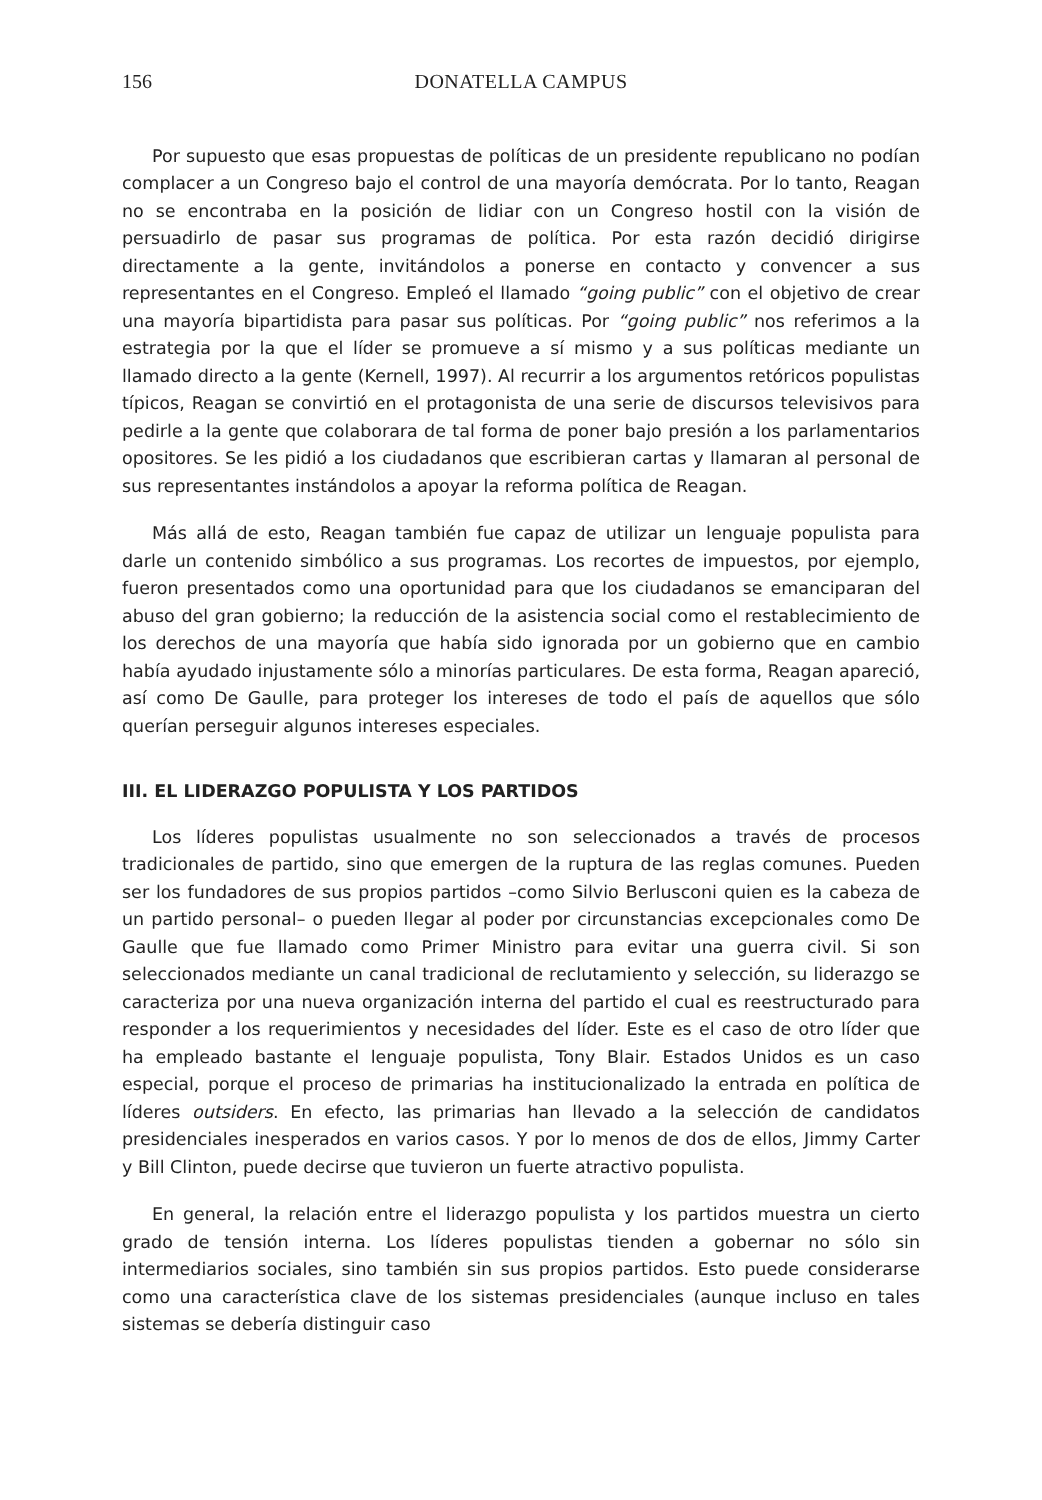156 DONATELLA CAMPUS
Por supuesto que esas propuestas de políticas de un presidente republicano no podían complacer a un Congreso bajo el control de una mayoría demócrata. Por lo tanto, Reagan no se encontraba en la posición de lidiar con un Congreso hostil con la visión de persuadirlo de pasar sus programas de política. Por esta razón decidió dirigirse directamente a la gente, invitándolos a ponerse en contacto y convencer a sus representantes en el Congreso. Empleó el llamado “going public” con el objetivo de crear una mayoría bipartidista para pasar sus políticas. Por “going public” nos referimos a la estrategia por la que el líder se promueve a sí mismo y a sus políticas mediante un llamado directo a la gente (Kernell, 1997). Al recurrir a los argumentos retóricos populistas típicos, Reagan se convirtió en el protagonista de una serie de discursos televisivos para pedirle a la gente que colaborara de tal forma de poner bajo presión a los parlamentarios opositores. Se les pidió a los ciudadanos que escribieran cartas y llamaran al personal de sus representantes instándolos a apoyar la reforma política de Reagan.
Más allá de esto, Reagan también fue capaz de utilizar un lenguaje populista para darle un contenido simbólico a sus programas. Los recortes de impuestos, por ejemplo, fueron presentados como una oportunidad para que los ciudadanos se emanciparan del abuso del gran gobierno; la reducción de la asistencia social como el restablecimiento de los derechos de una mayoría que había sido ignorada por un gobierno que en cambio había ayudado injustamente sólo a minorías particulares. De esta forma, Reagan apareció, así como De Gaulle, para proteger los intereses de todo el país de aquellos que sólo querían perseguir algunos intereses especiales.
III. EL LIDERAZGO POPULISTA Y LOS PARTIDOS
Los líderes populistas usualmente no son seleccionados a través de procesos tradicionales de partido, sino que emergen de la ruptura de las reglas comunes. Pueden ser los fundadores de sus propios partidos –como Silvio Berlusconi quien es la cabeza de un partido personal– o pueden llegar al poder por circunstancias excepcionales como De Gaulle que fue llamado como Primer Ministro para evitar una guerra civil. Si son seleccionados mediante un canal tradicional de reclutamiento y selección, su liderazgo se caracteriza por una nueva organización interna del partido el cual es reestructurado para responder a los requerimientos y necesidades del líder. Este es el caso de otro líder que ha empleado bastante el lenguaje populista, Tony Blair. Estados Unidos es un caso especial, porque el proceso de primarias ha institucionalizado la entrada en política de líderes outsiders. En efecto, las primarias han llevado a la selección de candidatos presidenciales inesperados en varios casos. Y por lo menos de dos de ellos, Jimmy Carter y Bill Clinton, puede decirse que tuvieron un fuerte atractivo populista.
En general, la relación entre el liderazgo populista y los partidos muestra un cierto grado de tensión interna. Los líderes populistas tienden a gobernar no sólo sin intermediarios sociales, sino también sin sus propios partidos. Esto puede considerarse como una característica clave de los sistemas presidenciales (aunque incluso en tales sistemas se debería distinguir caso